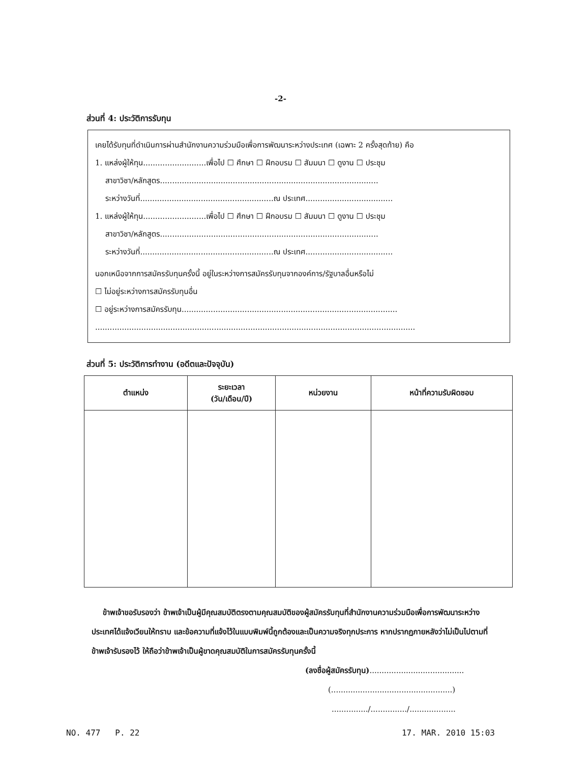-2-
ส่วนที่ 4: ประวัติการรับทุน
เคยได้รับทุนที่ดำเนินการผ่านสำนักงานความร่วมมือเพื่อการพัฒนาระหว่างประเทศ (เฉพาะ 2 ครั้งสุดท้าย) คือ
1. แหล่งผู้ให้ทุน..........................เพื่อไป ☐ ศึกษา ☐ ฝึกอบรม ☐ สัมมนา ☐ ดูงาน ☐ ประชุม
สาขาวิชา/หลักสูตร..........................................................................................
ระหว่างวันที่.......................................................ณ ประเทศ....................................
1. แหล่งผู้ให้ทุน..........................เพื่อไป ☐ ศึกษา ☐ ฝึกอบรม ☐ สัมมนา ☐ ดูงาน ☐ ประชุม
สาขาวิชา/หลักสูตร..........................................................................................
ระหว่างวันที่.......................................................ณ ประเทศ....................................
นอกเหนือจากการสมัครรับทุนครั้งนี้ อยู่ในระหว่างการสมัครรับทุนจากองค์การ/รัฐบาลอื่นหรือไม่
☐ ไม่อยู่ระหว่างการสมัครรับทุนอื่น
☐ อยู่ระหว่างการสมัครรับทุน.........................................................................................
....................................................................................................................................
ส่วนที่ 5: ประวัติการทำงาน (อดีตและปัจจุบัน)
| ตำแหน่ง | ระยะเวลา (วัน/เดือน/ปี) | หน่วยงาน | หน้าที่ความรับผิดชอบ |
| --- | --- | --- | --- |
ข้าพเจ้าขอรับรองว่า ข้าพเจ้าเป็นผู้มีคุณสมบัติตรงตามคุณสมบัติของผู้สมัครรับทุนที่สำนักงานความร่วมมือเพื่อการพัฒนาระหว่างประเทศได้แจ้งเวียนให้ทราบ และข้อความที่แจ้งไว้ในแบบพิมพ์นี้ถูกต้องและเป็นความจริงทุกประการ หากปรากฏภายหลังว่าไม่เป็นไปตามที่ข้าพเจ้ารับรองไว้ ให้ถือว่าข้าพเจ้าเป็นผู้ขาดคุณสมบัติในการสมัครรับทุนครั้งนี้
(ลงชื่อผู้สมัครรับทุน).......................................
(..................................................)
.............../.............../...................
NO. 477 P. 22 17. MAR. 2010 15:03